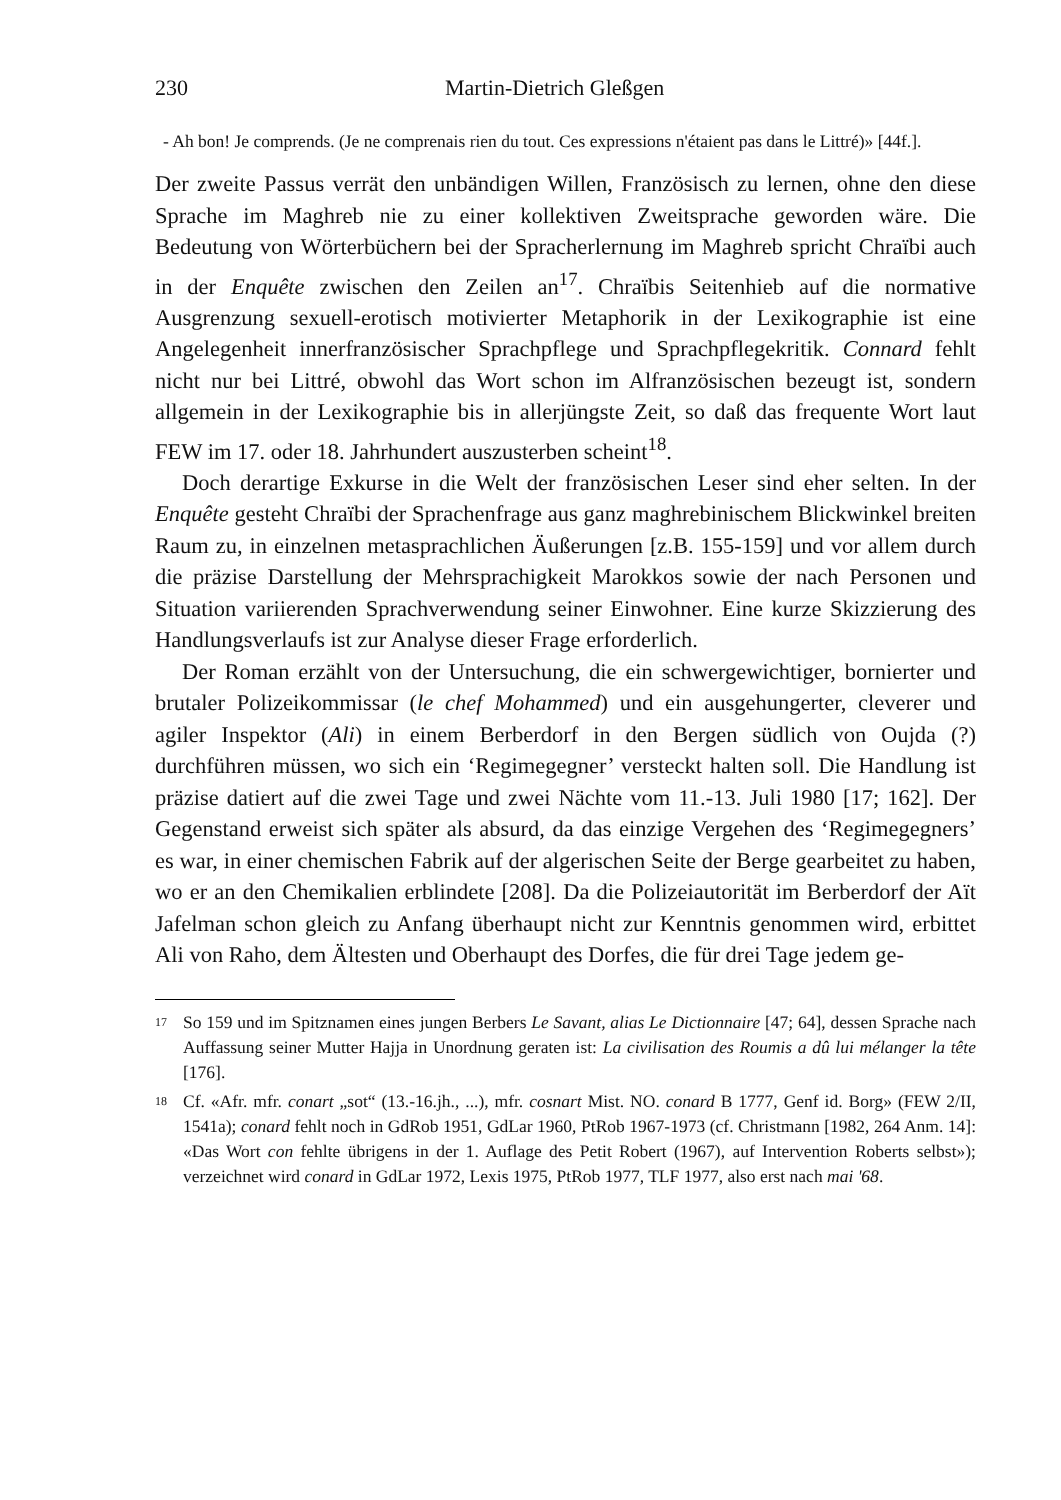230 Martin-Dietrich Gleßgen
- Ah bon! Je comprends. (Je ne comprenais rien du tout. Ces expressions n'étaient pas dans le Littré)» [44f.].
Der zweite Passus verrät den unbändigen Willen, Französisch zu lernen, ohne den diese Sprache im Maghreb nie zu einer kollektiven Zweitsprache geworden wäre. Die Bedeutung von Wörterbüchern bei der Spracherlernung im Maghreb spricht Chraïbi auch in der Enquête zwischen den Zeilen an<sup>17</sup>. Chraïbis Seitenhieb auf die normative Ausgrenzung sexuell-erotisch motivierter Metaphorik in der Lexikographie ist eine Angelegenheit innerfranzösischer Sprachpflege und Sprachpflegekritik. Connard fehlt nicht nur bei Littré, obwohl das Wort schon im Alfranzösischen bezeugt ist, sondern allgemein in der Lexikographie bis in allerjüngste Zeit, so daß das frequente Wort laut FEW im 17. oder 18. Jahrhundert auszusterben scheint<sup>18</sup>.
Doch derartige Exkurse in die Welt der französischen Leser sind eher selten. In der Enquête gesteht Chraïbi der Sprachenfrage aus ganz maghrebinischem Blickwinkel breiten Raum zu, in einzelnen metasprachlichen Äußerungen [z.B. 155-159] und vor allem durch die präzise Darstellung der Mehrsprachigkeit Marokkos sowie der nach Personen und Situation variierenden Sprachverwendung seiner Einwohner. Eine kurze Skizzierung des Handlungsverlaufs ist zur Analyse dieser Frage erforderlich.
Der Roman erzählt von der Untersuchung, die ein schwergewichtiger, bornierter und brutaler Polizeikommissar (le chef Mohammed) und ein ausgehungerter, cleverer und agiler Inspektor (Ali) in einem Berberdorf in den Bergen südlich von Oujda (?) durchführen müssen, wo sich ein ‘Regimegegner’ versteckt halten soll. Die Handlung ist präzise datiert auf die zwei Tage und zwei Nächte vom 11.-13. Juli 1980 [17; 162]. Der Gegenstand erweist sich später als absurd, da das einzige Vergehen des ‘Regimegegners’ es war, in einer chemischen Fabrik auf der algerischen Seite der Berge gearbeitet zu haben, wo er an den Chemikalien erblindete [208]. Da die Polizeiautorität im Berberdorf der Aït Jafelman schon gleich zu Anfang überhaupt nicht zur Kenntnis genommen wird, erbittet Ali von Raho, dem Ältesten und Oberhaupt des Dorfes, die für drei Tage jedem ge-
17 So 159 und im Spitznamen eines jungen Berbers Le Savant, alias Le Dictionnaire [47; 64], dessen Sprache nach Auffassung seiner Mutter Hajja in Unordnung geraten ist: La civilisation des Roumis a dû lui mélanger la tête [176].
18 Cf. «Afr. mfr. conart „sot“ (13.-16.jh., ...), mfr. cosnart Mist. NO. conard B 1777, Genf id. Borg» (FEW 2/II, 1541a); conard fehlt noch in GdRob 1951, GdLar 1960, PtRob 1967-1973 (cf. Christmann [1982, 264 Anm. 14]: «Das Wort con fehlte übrigens in der 1. Auflage des Petit Robert (1967), auf Intervention Roberts selbst»); verzeichnet wird conard in GdLar 1972, Lexis 1975, PtRob 1977, TLF 1977, also erst nach mai '68.